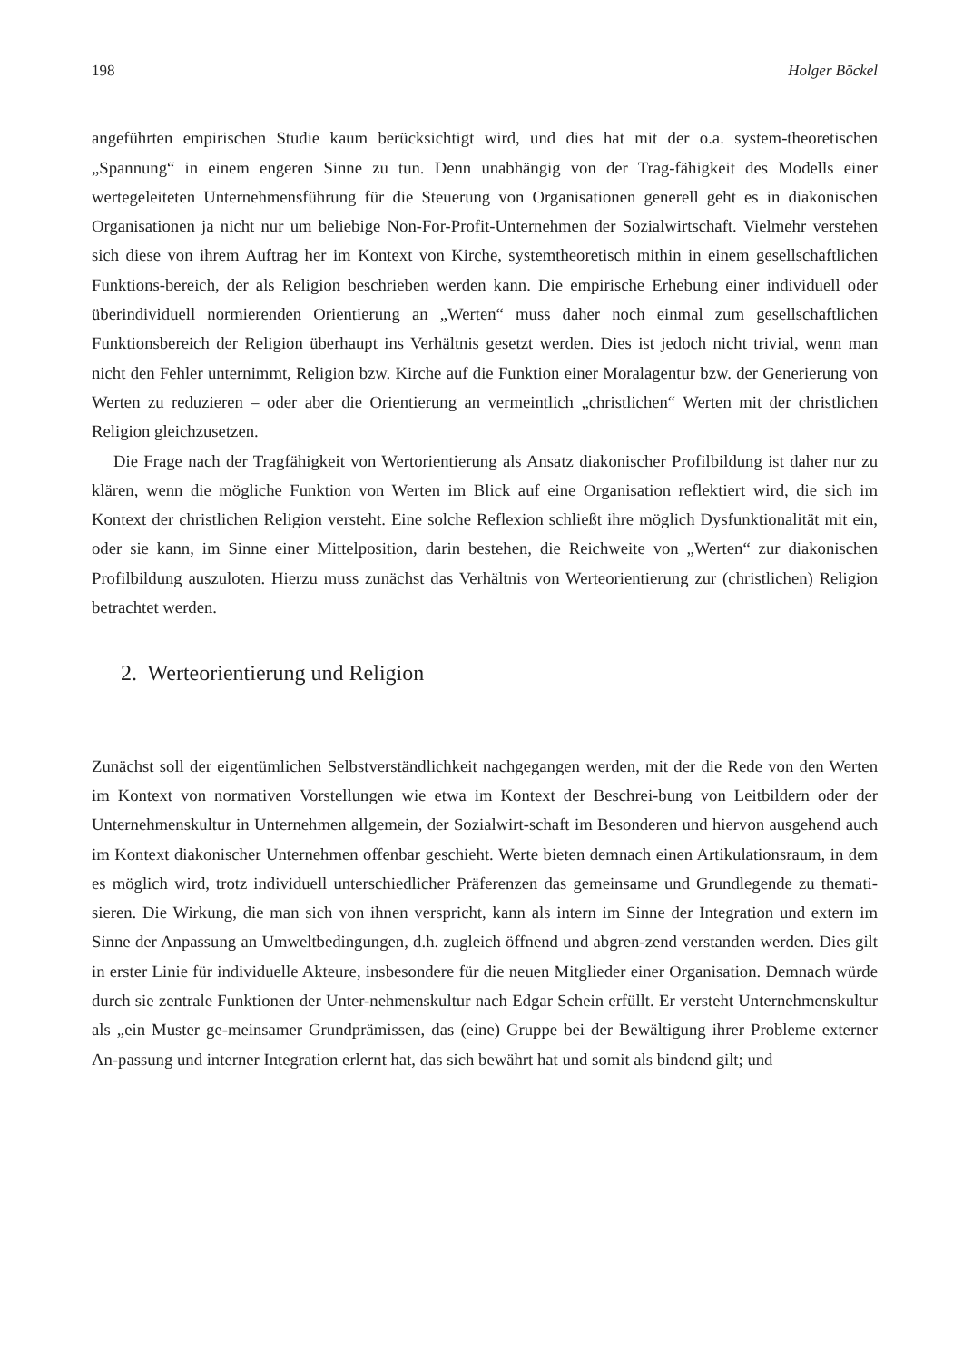198 Holger Böckel
angeführten empirischen Studie kaum berücksichtigt wird, und dies hat mit der o.a. system-theoretischen „Spannung“ in einem engeren Sinne zu tun. Denn unabhängig von der Trag-fähigkeit des Modells einer wertegeleiteten Unternehmensführung für die Steuerung von Organisationen generell geht es in diakonischen Organisationen ja nicht nur um beliebige Non-For-Profit-Unternehmen der Sozialwirtschaft. Vielmehr verstehen sich diese von ihrem Auftrag her im Kontext von Kirche, systemtheoretisch mithin in einem gesellschaftlichen Funktions-bereich, der als Religion beschrieben werden kann. Die empirische Erhebung einer individuell oder überindividuell normierenden Orientierung an „Werten“ muss daher noch einmal zum gesellschaftlichen Funktionsbereich der Religion überhaupt ins Verhältnis gesetzt werden. Dies ist jedoch nicht trivial, wenn man nicht den Fehler unternimmt, Religion bzw. Kirche auf die Funktion einer Moralagentur bzw. der Generierung von Werten zu reduzieren – oder aber die Orientierung an vermeintlich „christlichen“ Werten mit der christlichen Religion gleichzusetzen.
Die Frage nach der Tragfähigkeit von Wertorientierung als Ansatz diakonischer Profilbildung ist daher nur zu klären, wenn die mögliche Funktion von Werten im Blick auf eine Organisation reflektiert wird, die sich im Kontext der christlichen Religion versteht. Eine solche Reflexion schließt ihre möglich Dysfunktionalität mit ein, oder sie kann, im Sinne einer Mittelposition, darin bestehen, die Reichweite von „Werten“ zur diakonischen Profilbildung auszuloten. Hierzu muss zunächst das Verhältnis von Werteorientierung zur (christlichen) Religion betrachtet werden.
2. Werteorientierung und Religion
Zunächst soll der eigentümlichen Selbstverständlichkeit nachgegangen werden, mit der die Rede von den Werten im Kontext von normativen Vorstellungen wie etwa im Kontext der Beschrei-bung von Leitbildern oder der Unternehmenskultur in Unternehmen allgemein, der Sozialwirt-schaft im Besonderen und hiervon ausgehend auch im Kontext diakonischer Unternehmen offenbar geschieht. Werte bieten demnach einen Artikulationsraum, in dem es möglich wird, trotz individuell unterschiedlicher Präferenzen das gemeinsame und Grundlegende zu themati-sieren. Die Wirkung, die man sich von ihnen verspricht, kann als intern im Sinne der Integration und extern im Sinne der Anpassung an Umweltbedingungen, d.h. zugleich öffnend und abgren-zend verstanden werden. Dies gilt in erster Linie für individuelle Akteure, insbesondere für die neuen Mitglieder einer Organisation. Demnach würde durch sie zentrale Funktionen der Unter-nehmenskultur nach Edgar Schein erfüllt. Er versteht Unternehmenskultur als „ein Muster ge-meinsamer Grundprämissen, das (eine) Gruppe bei der Bewältigung ihrer Probleme externer An-passung und interner Integration erlernt hat, das sich bewährt hat und somit als bindend gilt; und